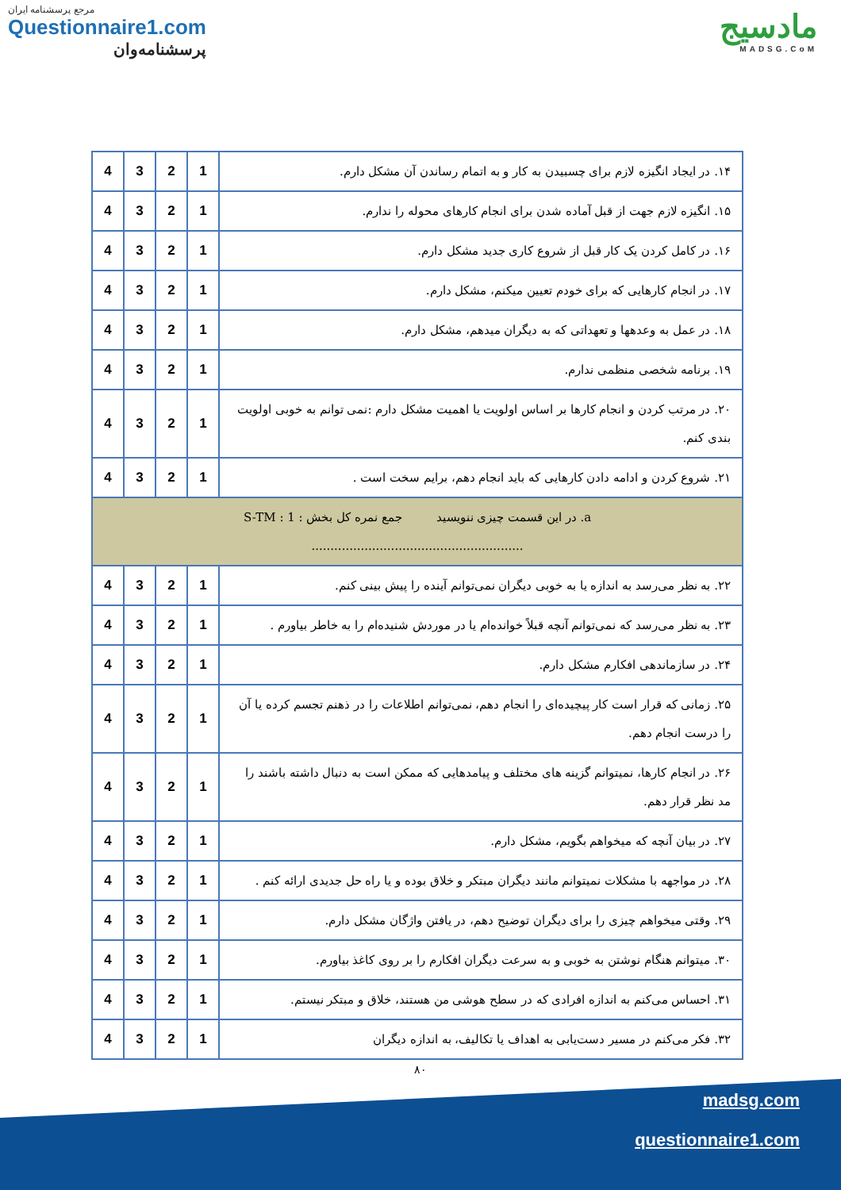مرجع پرسشنامه ایران
Questionnaire1.com
پرسشنامه‌وان
مادسیج
MADSG.CoM
| ۱۴. در ایجاد انگیزه لازم برای چسبیدن به کار و به اتمام رساندن آن مشکل دارم. | 1 | 2 | 3 | 4 |
| ۱۵. انگیزه لازم جهت از قبل آماده شدن برای انجام کارهای محوله را ندارم. | 1 | 2 | 3 | 4 |
| ۱۶. در کامل کردن یک کار قبل از شروع کاری جدید مشکل دارم. | 1 | 2 | 3 | 4 |
| ۱۷. در انجام کارهایی که برای خودم تعیین میکنم، مشکل دارم. | 1 | 2 | 3 | 4 |
| ۱۸. در عمل به وعدهها و تعهداتی که به دیگران میدهم، مشکل دارم. | 1 | 2 | 3 | 4 |
| ۱۹. برنامه شخصی منظمی ندارم. | 1 | 2 | 3 | 4 |
| ۲۰. در مرتب کردن و انجام کارها بر اساس اولویت یا اهمیت مشکل دارم :نمی توانم به خوبی اولویت بندی کنم. | 1 | 2 | 3 | 4 |
| ۲۱. شروع کردن و ادامه دادن کارهایی که باید انجام دهم، برایم سخت است . | 1 | 2 | 3 | 4 |
| a. در این قسمت چیزی ننویسید جمع نمره کل بخش : 1 : S-TM ........................................................ | | | | |
| ۲۲. به نظر می‌رسد به اندازه یا به خوبی دیگران نمی‌توانم آینده را پیش بینی کنم. | 1 | 2 | 3 | 4 |
| ۲۳. به نظر می‌رسد که نمی‌توانم آنچه قبلاً خوانده‌ام یا در موردش شنیده‌ام را به خاطر بیاورم . | 1 | 2 | 3 | 4 |
| ۲۴. در سازماندهی افکارم مشکل دارم. | 1 | 2 | 3 | 4 |
| ۲۵. زمانی که قرار است کار پیچیده‌ای را انجام دهم، نمی‌توانم اطلاعات را در ذهنم تجسم کرده یا آن را درست انجام دهم. | 1 | 2 | 3 | 4 |
| ۲۶. در انجام کارها، نمیتوانم گزینه های مختلف و پیامدهایی که ممکن است به دنبال داشته باشند را مد نظر قرار دهم. | 1 | 2 | 3 | 4 |
| ۲۷. در بیان آنچه که میخواهم بگویم، مشکل دارم. | 1 | 2 | 3 | 4 |
| ۲۸. در مواجهه با مشکلات نمیتوانم مانند دیگران مبتکر و خلاق بوده و یا راه حل جدیدی ارائه کنم . | 1 | 2 | 3 | 4 |
| ۲۹. وقتی میخواهم چیزی را برای دیگران توضیح دهم، در یافتن واژگان مشکل دارم. | 1 | 2 | 3 | 4 |
| ۳۰. میتوانم هنگام نوشتن به خوبی و به سرعت دیگران افکارم را بر روی کاغذ بیاورم. | 1 | 2 | 3 | 4 |
| ۳۱. احساس می‌کنم به اندازه افرادی که در سطح هوشی من هستند، خلاق و مبتکر نیستم. | 1 | 2 | 3 | 4 |
| ۳۲. فکر می‌کنم در مسیر دست‌یابی به اهداف یا تکالیف، به اندازه دیگران | 1 | 2 | 3 | 4 |
۸۰
madsg.com
questionnaire1.com